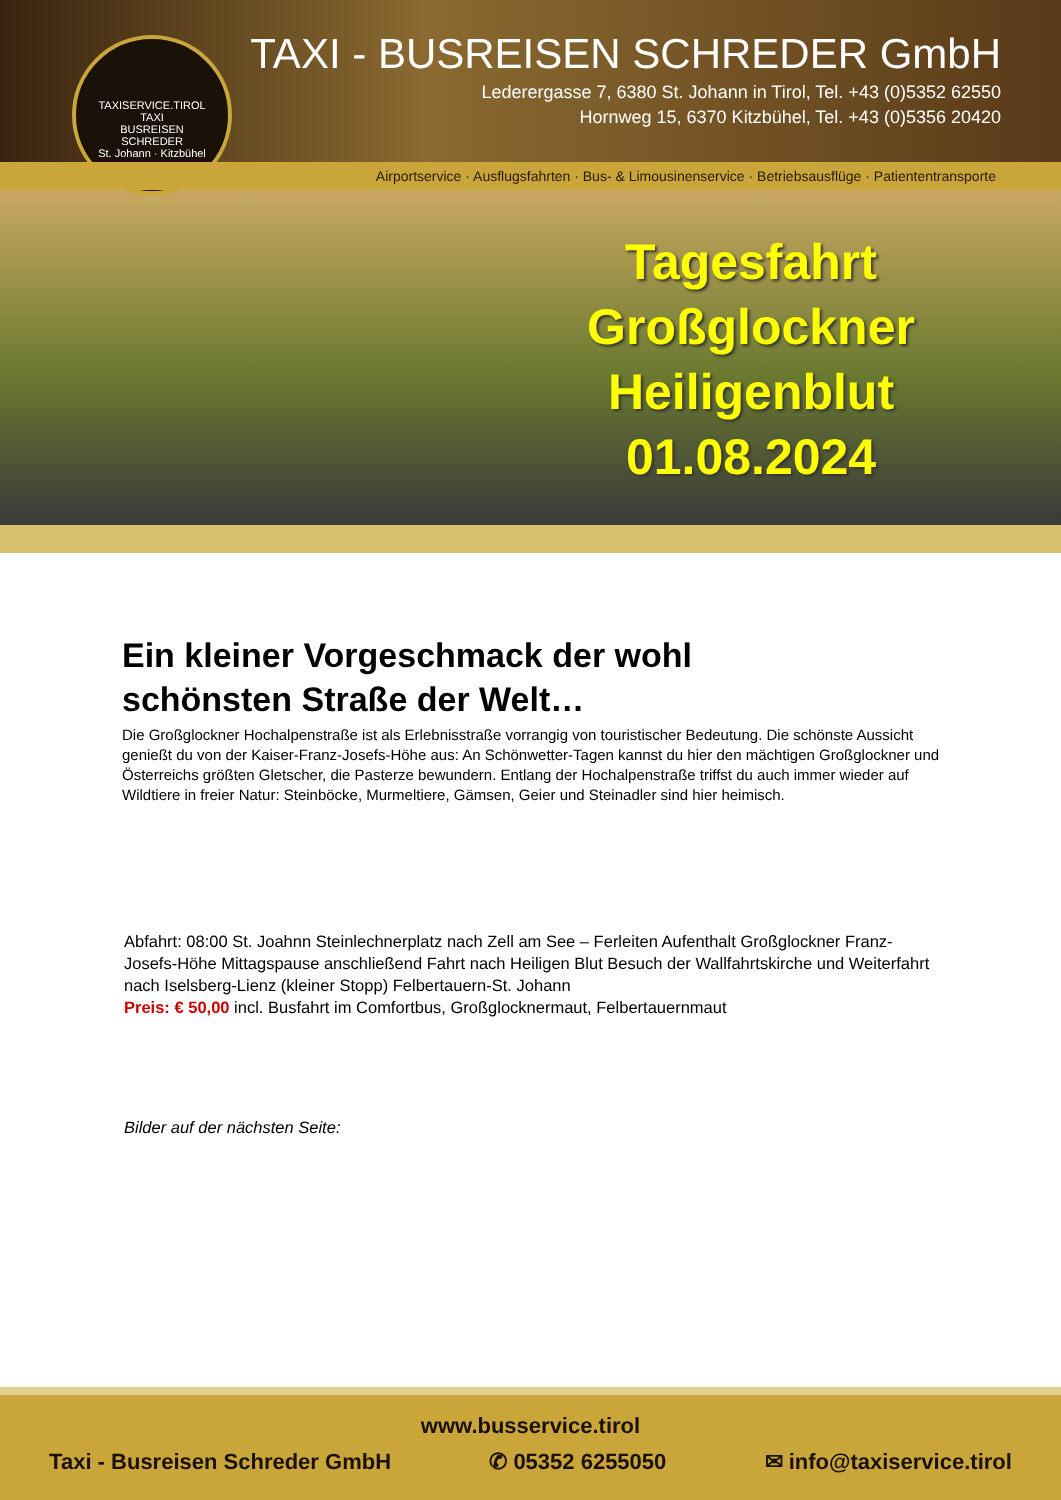TAXISERVICE.TIROL
TAXI
BUSREISEN
SCHREDER
St. Johann · Kitzbühel
TAXI - BUSREISEN SCHREDER GmbH
Lederergasse 7, 6380 St. Johann in Tirol, Tel. +43 (0)5352 62550
Hornweg 15, 6370 Kitzbühel, Tel. +43 (0)5356 20420
Airportservice · Ausflugsfahrten · Bus- & Limousinenservice · Betriebsausflüge · Patiententransporte
Tagesfahrt
Großglockner
Heiligenblut
01.08.2024
Ein kleiner Vorgeschmack der wohl
schönsten Straße der Welt…
Die Großglockner Hochalpenstraße ist als Erlebnisstraße vorrangig von touristischer Bedeutung. Die schönste Aussicht genießt du von der Kaiser-Franz-Josefs-Höhe aus: An Schönwetter-Tagen kannst du hier den mächtigen Großglockner und Österreichs größten Gletscher, die Pasterze bewundern. Entlang der Hochalpenstraße triffst du auch immer wieder auf Wildtiere in freier Natur: Steinböcke, Murmeltiere, Gämsen, Geier und Steinadler sind hier heimisch.
Abfahrt: 08:00 St. Joahnn Steinlechnerplatz nach Zell am See – Ferleiten Aufenthalt Großglockner Franz-Josefs-Höhe Mittagspause anschließend Fahrt nach Heiligen Blut Besuch der Wallfahrtskirche und Weiterfahrt nach Iselsberg-Lienz (kleiner Stopp) Felbertauern-St. Johann
Preis: € 50,00 incl. Busfahrt im Comfortbus, Großglocknermaut, Felbertauernmaut
Bilder auf der nächsten Seite:
www.busservice.tirol
Taxi - Busreisen Schreder GmbH ✆ 05352 6255050 ✉ info@taxiservice.tirol